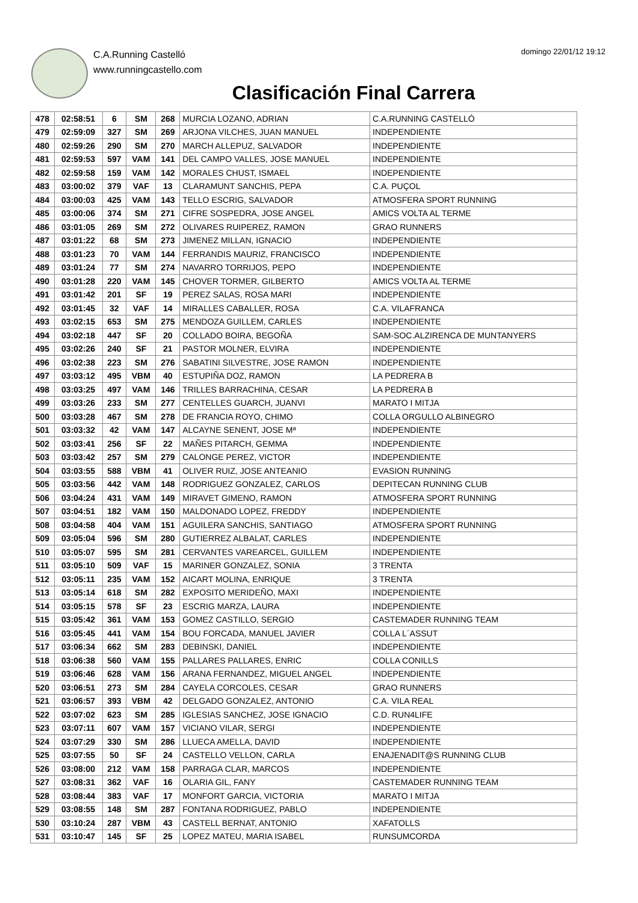C.A.Running Castelló
www.runningcastello.com
domingo 22/01/12 19:12
Clasificación Final Carrera
| 478 | 02:58:51 | 6 | SM | 268 | MURCIA LOZANO, ADRIAN | C.A.RUNNING CASTELLÓ |
| 479 | 02:59:09 | 327 | SM | 269 | ARJONA VILCHES, JUAN MANUEL | INDEPENDIENTE |
| 480 | 02:59:26 | 290 | SM | 270 | MARCH ALLEPUZ, SALVADOR | INDEPENDIENTE |
| 481 | 02:59:53 | 597 | VAM | 141 | DEL CAMPO VALLES, JOSE MANUEL | INDEPENDIENTE |
| 482 | 02:59:58 | 159 | VAM | 142 | MORALES CHUST, ISMAEL | INDEPENDIENTE |
| 483 | 03:00:02 | 379 | VAF | 13 | CLARAMUNT SANCHIS, PEPA | C.A. PUÇOL |
| 484 | 03:00:03 | 425 | VAM | 143 | TELLO ESCRIG, SALVADOR | ATMOSFERA SPORT RUNNING |
| 485 | 03:00:06 | 374 | SM | 271 | CIFRE SOSPEDRA, JOSE ANGEL | AMICS VOLTA AL TERME |
| 486 | 03:01:05 | 269 | SM | 272 | OLIVARES RUIPEREZ, RAMON | GRAO RUNNERS |
| 487 | 03:01:22 | 68 | SM | 273 | JIMENEZ MILLAN, IGNACIO | INDEPENDIENTE |
| 488 | 03:01:23 | 70 | VAM | 144 | FERRANDIS MAURIZ, FRANCISCO | INDEPENDIENTE |
| 489 | 03:01:24 | 77 | SM | 274 | NAVARRO TORRIJOS, PEPO | INDEPENDIENTE |
| 490 | 03:01:28 | 220 | VAM | 145 | CHOVER TORMER, GILBERTO | AMICS VOLTA AL TERME |
| 491 | 03:01:42 | 201 | SF | 19 | PEREZ SALAS, ROSA MARI | INDEPENDIENTE |
| 492 | 03:01:45 | 32 | VAF | 14 | MIRALLES CABALLER, ROSA | C.A. VILAFRANCA |
| 493 | 03:02:15 | 653 | SM | 275 | MENDOZA GUILLEM, CARLES | INDEPENDIENTE |
| 494 | 03:02:18 | 447 | SF | 20 | COLLADO BOIRA, BEGOÑA | SAM-SOC.ALZIRENCA DE MUNTANYERS |
| 495 | 03:02:26 | 240 | SF | 21 | PASTOR MOLNER, ELVIRA | INDEPENDIENTE |
| 496 | 03:02:38 | 223 | SM | 276 | SABATINI SILVESTRE, JOSE RAMON | INDEPENDIENTE |
| 497 | 03:03:12 | 495 | VBM | 40 | ESTUPIÑA DOZ, RAMON | LA PEDRERA B |
| 498 | 03:03:25 | 497 | VAM | 146 | TRILLES BARRACHINA, CESAR | LA PEDRERA B |
| 499 | 03:03:26 | 233 | SM | 277 | CENTELLES GUARCH, JUANVI | MARATO I MITJA |
| 500 | 03:03:28 | 467 | SM | 278 | DE FRANCIA ROYO, CHIMO | COLLA ORGULLO ALBINEGRO |
| 501 | 03:03:32 | 42 | VAM | 147 | ALCAYNE SENENT, JOSE Mª | INDEPENDIENTE |
| 502 | 03:03:41 | 256 | SF | 22 | MAÑES PITARCH, GEMMA | INDEPENDIENTE |
| 503 | 03:03:42 | 257 | SM | 279 | CALONGE PEREZ, VICTOR | INDEPENDIENTE |
| 504 | 03:03:55 | 588 | VBM | 41 | OLIVER RUIZ, JOSE ANTEANIO | EVASION RUNNING |
| 505 | 03:03:56 | 442 | VAM | 148 | RODRIGUEZ GONZALEZ, CARLOS | DEPITECAN RUNNING CLUB |
| 506 | 03:04:24 | 431 | VAM | 149 | MIRAVET GIMENO, RAMON | ATMOSFERA SPORT RUNNING |
| 507 | 03:04:51 | 182 | VAM | 150 | MALDONADO LOPEZ, FREDDY | INDEPENDIENTE |
| 508 | 03:04:58 | 404 | VAM | 151 | AGUILERA SANCHIS, SANTIAGO | ATMOSFERA SPORT RUNNING |
| 509 | 03:05:04 | 596 | SM | 280 | GUTIERREZ ALBALAT, CARLES | INDEPENDIENTE |
| 510 | 03:05:07 | 595 | SM | 281 | CERVANTES VAREARCEL, GUILLEM | INDEPENDIENTE |
| 511 | 03:05:10 | 509 | VAF | 15 | MARINER GONZALEZ, SONIA | 3 TRENTA |
| 512 | 03:05:11 | 235 | VAM | 152 | AICART MOLINA, ENRIQUE | 3 TRENTA |
| 513 | 03:05:14 | 618 | SM | 282 | EXPOSITO MERIDEÑO, MAXI | INDEPENDIENTE |
| 514 | 03:05:15 | 578 | SF | 23 | ESCRIG MARZA, LAURA | INDEPENDIENTE |
| 515 | 03:05:42 | 361 | VAM | 153 | GOMEZ CASTILLO, SERGIO | CASTEMADER RUNNING TEAM |
| 516 | 03:05:45 | 441 | VAM | 154 | BOU FORCADA, MANUEL JAVIER | COLLA L´ASSUT |
| 517 | 03:06:34 | 662 | SM | 283 | DEBINSKI, DANIEL | INDEPENDIENTE |
| 518 | 03:06:38 | 560 | VAM | 155 | PALLARES PALLARES, ENRIC | COLLA CONILLS |
| 519 | 03:06:46 | 628 | VAM | 156 | ARANA FERNANDEZ, MIGUEL ANGEL | INDEPENDIENTE |
| 520 | 03:06:51 | 273 | SM | 284 | CAYELA CORCOLES, CESAR | GRAO RUNNERS |
| 521 | 03:06:57 | 393 | VBM | 42 | DELGADO GONZALEZ, ANTONIO | C.A. VILA REAL |
| 522 | 03:07:02 | 623 | SM | 285 | IGLESIAS SANCHEZ, JOSE IGNACIO | C.D. RUN4LIFE |
| 523 | 03:07:11 | 607 | VAM | 157 | VICIANO VILAR, SERGI | INDEPENDIENTE |
| 524 | 03:07:29 | 330 | SM | 286 | LLUECA AMELLA, DAVID | INDEPENDIENTE |
| 525 | 03:07:55 | 50 | SF | 24 | CASTELLO VELLON, CARLA | ENAJENADIT@S RUNNING CLUB |
| 526 | 03:08:00 | 212 | VAM | 158 | PARRAGA CLAR, MARCOS | INDEPENDIENTE |
| 527 | 03:08:31 | 362 | VAF | 16 | OLARIA GIL, FANY | CASTEMADER RUNNING TEAM |
| 528 | 03:08:44 | 383 | VAF | 17 | MONFORT GARCIA, VICTORIA | MARATO I MITJA |
| 529 | 03:08:55 | 148 | SM | 287 | FONTANA RODRIGUEZ, PABLO | INDEPENDIENTE |
| 530 | 03:10:24 | 287 | VBM | 43 | CASTELL BERNAT, ANTONIO | XAFATOLLS |
| 531 | 03:10:47 | 145 | SF | 25 | LOPEZ MATEU, MARIA ISABEL | RUNSUMCORDA |